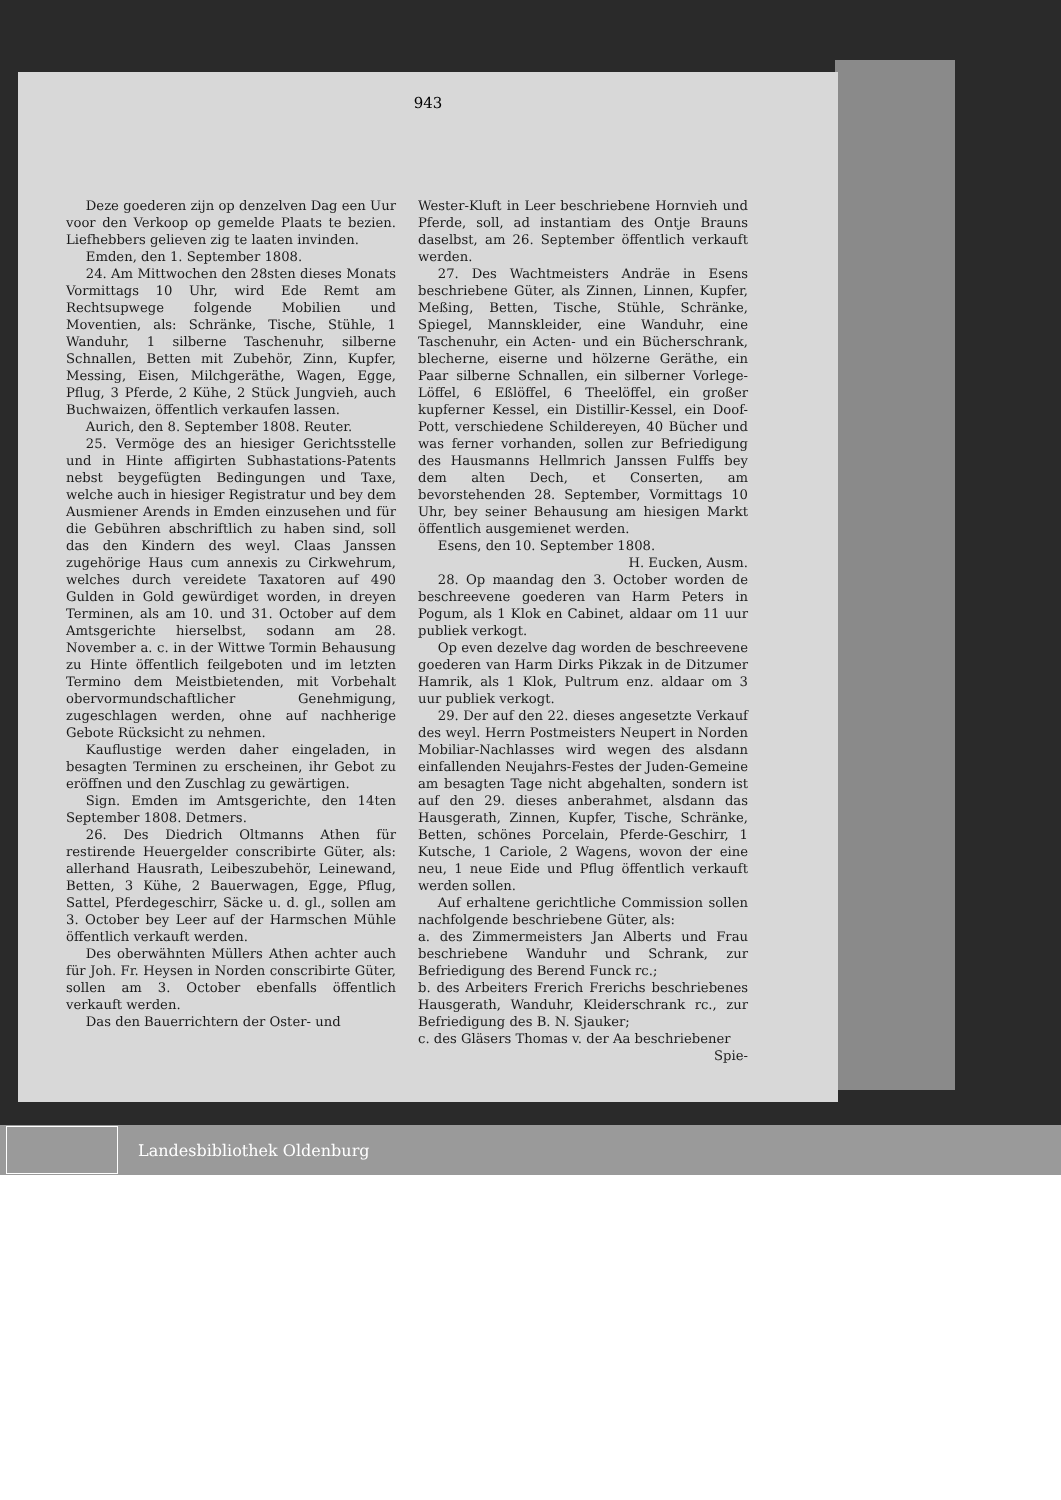Deze goederen zijn op denzelven Dag een Uur voor den Verkoop op gemelde Plaats te bezien. Liefhebbers gelieven zig te laaten invinden.
Emden, den 1. September 1808.
24. Am Mittwochen den 28sten dieses Monats Vormittags 10 Uhr, wird Ede Remt am Rechtsupwege folgende Mobilien und Moventien, als: Schränke, Tische, Stühle, 1 Wanduhr, 1 silberne Taschenuhr, silberne Schnallen, Betten mit Zubehör, Zinn, Kupfer, Messing, Eisen, Milchgeräthe, Wagen, Egge, Pflug, 3 Pferde, 2 Kühe, 2 Stück Jungvieh, auch Buchwaizen, öffentlich verkaufen lassen.
Aurich, den 8. September 1808. Reuter.
25. Vermöge des an hiesiger Gerichtsstelle und in Hinte affigirten Subhastations-Patents nebst beygefügten Bedingungen und Taxe, welche auch in hiesiger Registratur und bey dem Ausmiener Arends in Emden einzusehen und für die Gebühren abschriftlich zu haben sind, soll das den Kindern des weyl. Claas Janssen zugehörige Haus cum annexis zu Cirkwehrum, welches durch vereidete Taxatoren auf 490 Gulden in Gold gewürdiget worden, in dreyen Terminen, als am 10. und 31. October auf dem Amtsgerichte hierselbst, sodann am 28. November a. c. in der Wittwe Tormin Behausung zu Hinte öffentlich feilgeboten und im letzten Termino dem Meistbietenden, mit Vorbehalt obervormundschaftlicher Genehmigung, zugeschlagen werden, ohne auf nachherige Gebote Rücksicht zu nehmen.
Kauflustige werden daher eingeladen, in besagten Terminen zu erscheinen, ihr Gebot zu eröffnen und den Zuschlag zu gewärtigen.
Sign. Emden im Amtsgerichte, den 14ten September 1808. Detmers.
26. Des Diedrich Oltmanns Athen für restirende Heuergelder conscribirte Güter, als: allerhand Hausrath, Leibeszubehör, Leinewand, Betten, 3 Kühe, 2 Bauerwagen, Egge, Pflug, Sattel, Pferdegeschirr, Säcke u. d. gl., sollen am 3. October bey Leer auf der Harmschen Mühle öffentlich verkauft werden.
Des oberwähnten Müllers Athen achter auch für Joh. Fr. Heysen in Norden conscribirte Güter, sollen am 3. October ebenfalls öffentlich verkauft werden.
Das den Bauerrichtern der Oster- und
Wester-Kluft in Leer beschriebene Hornvieh und Pferde, soll, ad instantiam des Ontje Brauns daselbst, am 26. September öffentlich verkauft werden.
27. Des Wachtmeisters Andräe in Esens beschriebene Güter, als Zinnen, Linnen, Kupfer, Meßing, Betten, Tische, Stühle, Schränke, Spiegel, Mannskleider, eine Wanduhr, eine Taschenuhr, ein Acten- und ein Bücherschrank, blecherne, eiserne und hölzerne Geräthe, ein Paar silberne Schnallen, ein silberner Vorlege-Löffel, 6 Eßlöffel, 6 Theelöffel, ein großer kupferner Kessel, ein Distillir-Kessel, ein Doof-Pott, verschiedene Schildereyen, 40 Bücher und was ferner vorhanden, sollen zur Befriedigung des Hausmanns Hellmrich Janssen Fulffs bey dem alten Dech, et Conserten, am bevorstehenden 28. September, Vormittags 10 Uhr, bey seiner Behausung am hiesigen Markt öffentlich ausgemienet werden.
Esens, den 10. September 1808.
H. Eucken, Ausm.
28. Op maandag den 3. October worden de beschreevene goederen van Harm Peters in Pogum, als 1 Klok en Cabinet, aldaar om 11 uur publiek verkogt.
Op even dezelve dag worden de beschreevene goederen van Harm Dirks Pikzak in de Ditzumer Hamrik, als 1 Klok, Pultrum enz. aldaar om 3 uur publiek verkogt.
29. Der auf den 22. dieses angesetzte Verkauf des weyl. Herrn Postmeisters Neupert in Norden Mobiliar-Nachlasses wird wegen des alsdann einfallenden Neujahrs-Festes der Juden-Gemeine am besagten Tage nicht abgehalten, sondern ist auf den 29. dieses anberahmet, alsdann das Hausgerath, Zinnen, Kupfer, Tische, Schränke, Betten, schönes Porcelain, Pferde-Geschirr, 1 Kutsche, 1 Cariole, 2 Wagens, wovon der eine neu, 1 neue Eide und Pflug öffentlich verkauft werden sollen.
Auf erhaltene gerichtliche Commission sollen nachfolgende beschriebene Güter, als:
a. des Zimmermeisters Jan Alberts und Frau beschriebene Wanduhr und Schrank, zur Befriedigung des Berend Funck rc.;
b. des Arbeiters Frerich Frerichs beschriebenes Hausgerath, Wanduhr, Kleiderschrank rc., zur Befriedigung des B. N. Sjauker;
c. des Gläsers Thomas v. der Aa beschriebener
Spie-
943
Landesbibliothek Oldenburg